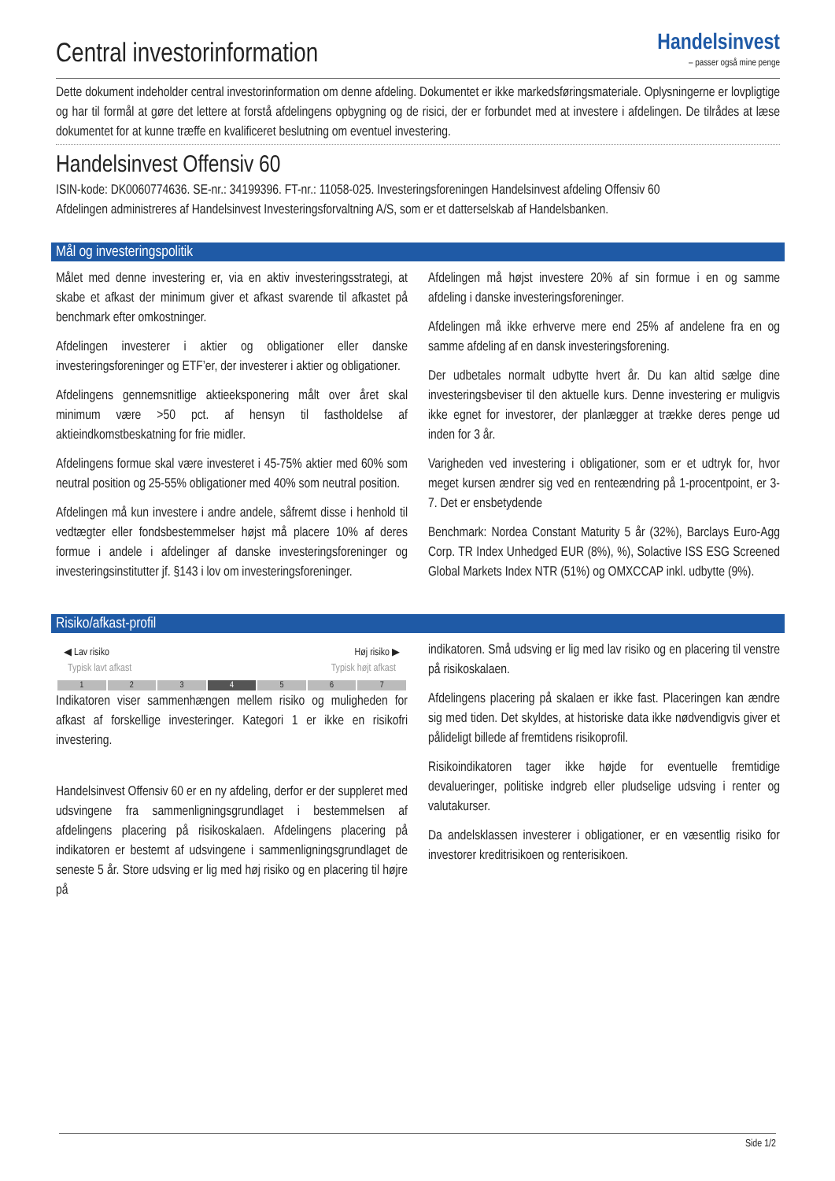Central investorinformation
Handelsinvest
– passer også mine penge
Dette dokument indeholder central investorinformation om denne afdeling. Dokumentet er ikke markedsføringsmateriale. Oplysningerne er lovpligtige og har til formål at gøre det lettere at forstå afdelingens opbygning og de risici, der er forbundet med at investere i afdelingen. De tilrådes at læse dokumentet for at kunne træffe en kvalificeret beslutning om eventuel investering.
Handelsinvest Offensiv 60
ISIN-kode: DK0060774636. SE-nr.: 34199396. FT-nr.: 11058-025. Investeringsforeningen Handelsinvest afdeling Offensiv 60
Afdelingen administreres af Handelsinvest Investeringsforvaltning A/S, som er et datterselskab af Handelsbanken.
Mål og investeringspolitik
Målet med denne investering er, via en aktiv investeringsstrategi, at skabe et afkast der minimum giver et afkast svarende til afkastet på benchmark efter omkostninger.
Afdelingen investerer i aktier og obligationer eller danske investeringsforeninger og ETF’er, der investerer i aktier og obligationer.
Afdelingens gennemsnitlige aktieeksponering målt over året skal minimum være >50 pct. af hensyn til fastholdelse af aktieindkomstbeskatning for frie midler.
Afdelingens formue skal være investeret i 45-75% aktier med 60% som neutral position og 25-55% obligationer med 40% som neutral position.
Afdelingen må kun investere i andre andele, såfremt disse i henhold til vedtægter eller fondsbestemmelser højst må placere 10% af deres formue i andele i afdelinger af danske investeringsforeninger og investeringsinstitutter jf. §143 i lov om investeringsforeninger.
Afdelingen må højst investere 20% af sin formue i en og samme afdeling i danske investeringsforeninger.
Afdelingen må ikke erhverve mere end 25% af andelene fra en og samme afdeling af en dansk investeringsforening.
Der udbetales normalt udbytte hvert år. Du kan altid sælge dine investeringsbeviser til den aktuelle kurs. Denne investering er muligvis ikke egnet for investorer, der planlægger at trække deres penge ud inden for 3 år.
Varigheden ved investering i obligationer, som er et udtryk for, hvor meget kursen ændrer sig ved en renteændring på 1-procentpoint, er 3-7. Det er ensbetydende
Benchmark: Nordea Constant Maturity 5 år (32%), Barclays Euro-Agg Corp. TR Index Unhedged EUR (8%), %), Solactive ISS ESG Screened Global Markets Index NTR (51%) og OMXCCAP inkl. udbytte (9%).
Risiko/afkast-profil
◀ Lav risiko Høj risiko ▶
Typisk lavt afkast Typisk højt afkast
| 1 | 2 | 3 | 4 | 5 | 6 | 7 |
Indikatoren viser sammenhængen mellem risiko og muligheden for afkast af forskellige investeringer. Kategori 1 er ikke en risikofri investering.
Handelsinvest Offensiv 60 er en ny afdeling, derfor er der suppleret med udsvingene fra sammenligningsgrundlaget i bestemmelsen af afdelingens placering på risikoskalaen. Afdelingens placering på indikatoren er bestemt af udsvingene i sammenligningsgrundlaget de seneste 5 år. Store udsving er lig med høj risiko og en placering til højre på
indikatoren. Små udsving er lig med lav risiko og en placering til venstre på risikoskalaen.
Afdelingens placering på skalaen er ikke fast. Placeringen kan ændre sig med tiden. Det skyldes, at historiske data ikke nødvendigvis giver et pålideligt billede af fremtidens risikoprofil.
Risikoindikatoren tager ikke højde for eventuelle fremtidige devalueringer, politiske indgreb eller pludselige udsving i renter og valutakurser.
Da andelsklassen investerer i obligationer, er en væsentlig risiko for investorer kreditrisikoen og renterisikoen.
Side 1/2